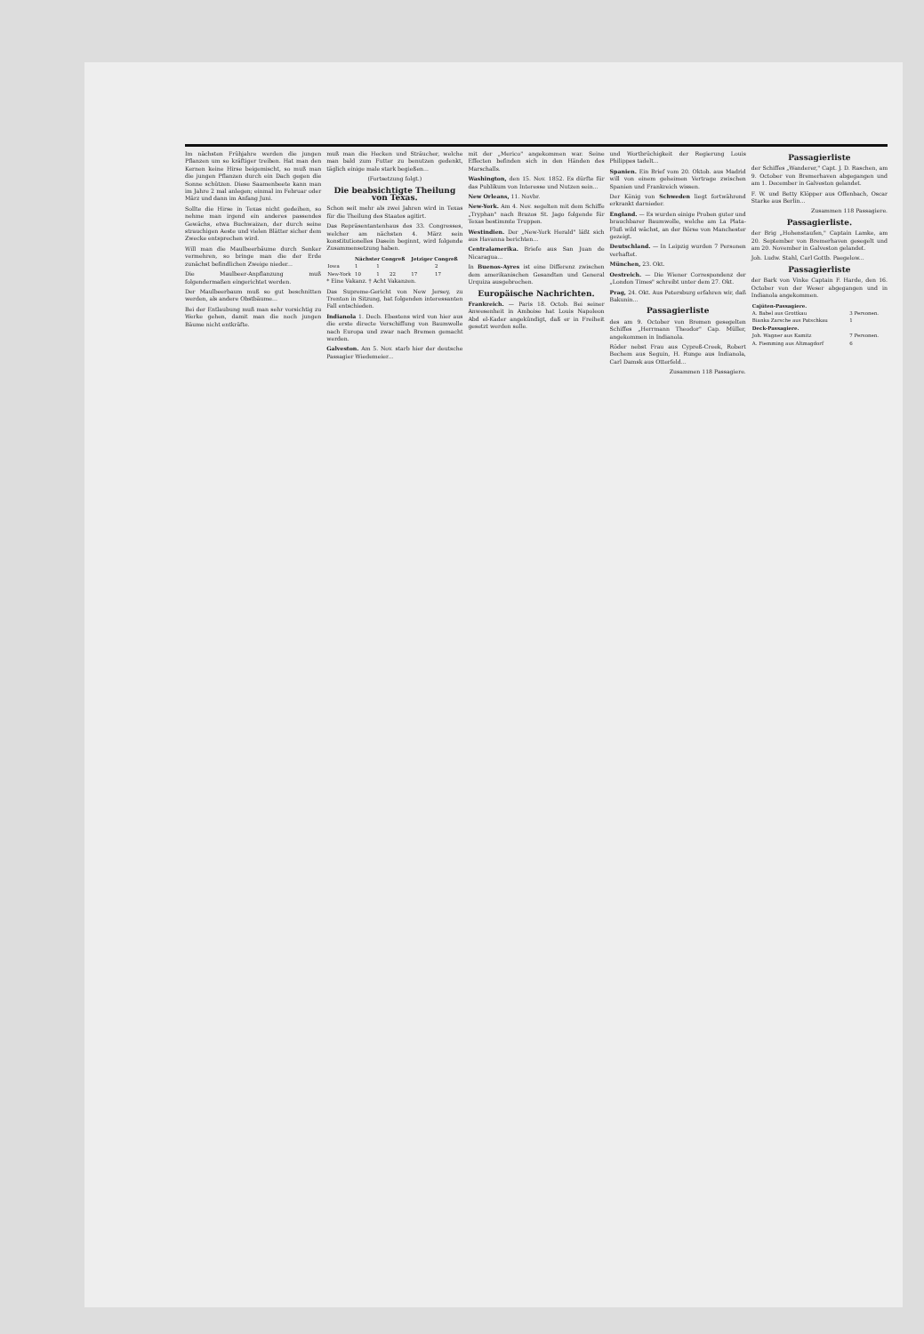Im nächsten Frühjahre werden die jungen Pflanzen um so kräftiger treiben. Hat man den Kernen keine Hirse beigemischt, so muß man die jungen Pflanzen durch ein Dach gegen die Sonne schützen. Diese Saamenbeete kann man im Jahre 2 mal anlegen; einmal im Februar oder März und dann im Anfang Juni.
Sollte die Hirse in Texas nicht gedeihen, so nehme man irgend ein anderes passendes Gewächs, etwa Buchwaizen, der durch seine strauchigen Aeste und vielen Blätter sicher dem Zwecke entsprechen wird.
Will man die Maulbeerbäume durch Senker vermehren, so bringe man die der Erde zunächst befindlichen Zweige nieder...
Die Maulbeer-Anpflanzung muß folgendermaßen eingerichtet werden.
Der Maulbeerbaum muß so gut beschnitten werden, als andere Obstbäume...
Bei der Entlaubung muß man sehr vorsichtig zu Werke gehen, damit man die noch jungen Bäume nicht entkräfte.
muß man die Hecken und Sträucher, welche man bald zum Futter zu benutzen gedenkt, täglich einige male stark begießen...
(Fortsetzung folgt.)
Die beabsichtigte Theilung von Texas.
Schon seit mehr als zwei Jahren wird in Texas für die Theilung des Staates agitirt.
Das Repräsentantenhaus des 33. Congresses, welcher am nächsten 4. März sein konstitutionelles Dasein beginnt, wird folgende Zusammensetzung haben.
| | Nächster Congreß | | | Jetziger Congreß | | |
| --- | --- | --- | --- | --- | --- | --- |
| Iowa | 1 | 1 | | | 2 | |
| New-York | 10 | 1 | 22 | 17 | 17 | |
* Eine Vakanz. † Acht Vakanzen.
Das Supreme-Gericht von New Jersey, zu Trenton in Sitzung, hat folgenden interessanten Fall entschieden.
Indianola 1. Decb. Ebestens wird von hier aus die erste directe Verschiffung von Baumwolle nach Europa und zwar nach Bremen gemacht werden.
Galveston. Am 5. Nov. starb hier der deutsche Passagier Wiedemeier...
mit der „Merico" angekommen war. Seine Effecten befinden sich in den Händen des Marschalls.
Washington, den 15. Nov. 1852. Es dürfte für das Publikum von Interesse und Nutzen sein...
New Orleans, 11. Novbr.
New-York. Am 4. Nov. segelten mit dem Schiffe „Tryphan" nach Brazos St. Jago folgende für Texas bestimmte Truppen.
Westindien. Der „New-York Herald" läßt sich aus Havanna berichten...
Centralamerika. Briefe aus San Juan de Nicaragua...
In Buenos-Ayres ist eine Differenz zwischen dem amerikanischen Gesandten und General Urquiza ausgebrochen.
Europäische Nachrichten.
Frankreich. — Paris 18. Octob. Bei seiner Anwesenheit in Amboise hat Louis Napoleon Abd el-Kader angekündigt, daß er in Freiheit gesetzt werden solle.
und Wortbrüchigkeit der Regierung Louis Philippes tadelt...
Spanien. Ein Brief vom 20. Oktob. aus Madrid will von einem geheimen Vertrage zwischen Spanien und Frankreich wissen.
Der König von Schweden liegt fortwährend erkrankt darnieder.
England. — Es wurden einige Proben guter und brauchbarer Baumwolle, welche am La Plata-Fluß wild wächst, an der Börse von Manchester gezeigt.
Deutschland. — In Leipzig wurden 7 Personen verhaftet.
München, 23. Okt.
Oestreich. — Die Wiener Correspondenz der „London Times" schreibt unter dem 27. Okt.
Prag, 24. Okt. Aus Petersburg erfahren wir, daß Bakunin...
Passagierliste
des am 9. October von Bremen gesegelten Schiffes „Herrmann Theodor" Cap. Müller, angekommen in Indianola.
Röder nebst Frau aus Cypreß-Creek, Robert Bechem aus Seguin, H. Runge aus Indianola, Carl Damsk aus Otterfeld...
Zusammen 118 Passagiere.
Passagierliste
der Schiffes „Wanderer," Capt. J. D. Raschen, am 9. October von Bremerhaven abgegangen und am 1. December in Galveston gelandet.
F. W. und Betty Klöpper aus Offenbach, Oscar Starke aus Berlin...
Zusammen 118 Passagiere.
Passagierliste.
der Brig „Hohenstaufen," Captain Lamke, am 20. September von Bremerhaven gesegelt und am 20. November in Galveston gelandet.
Joh. Ludw. Stahl, Carl Gottb. Paegelow...
Passagierliste
der Bark von Vinke Captain F. Harde, den 16. October von der Weser abgegangen und in Indianola angekommen.
| Cajüten-Passagiere. | |
| --- | --- |
| A. Babel aus Grottkau | 3 Personen. |
| Bianka Zarsche aus Patschkau | 1 |
| Deck-Passagiere. | |
| Joh. Wagner aus Kamitz | 7 Personen. |
| A. Fiemming aus Altmagdorf | 6 |